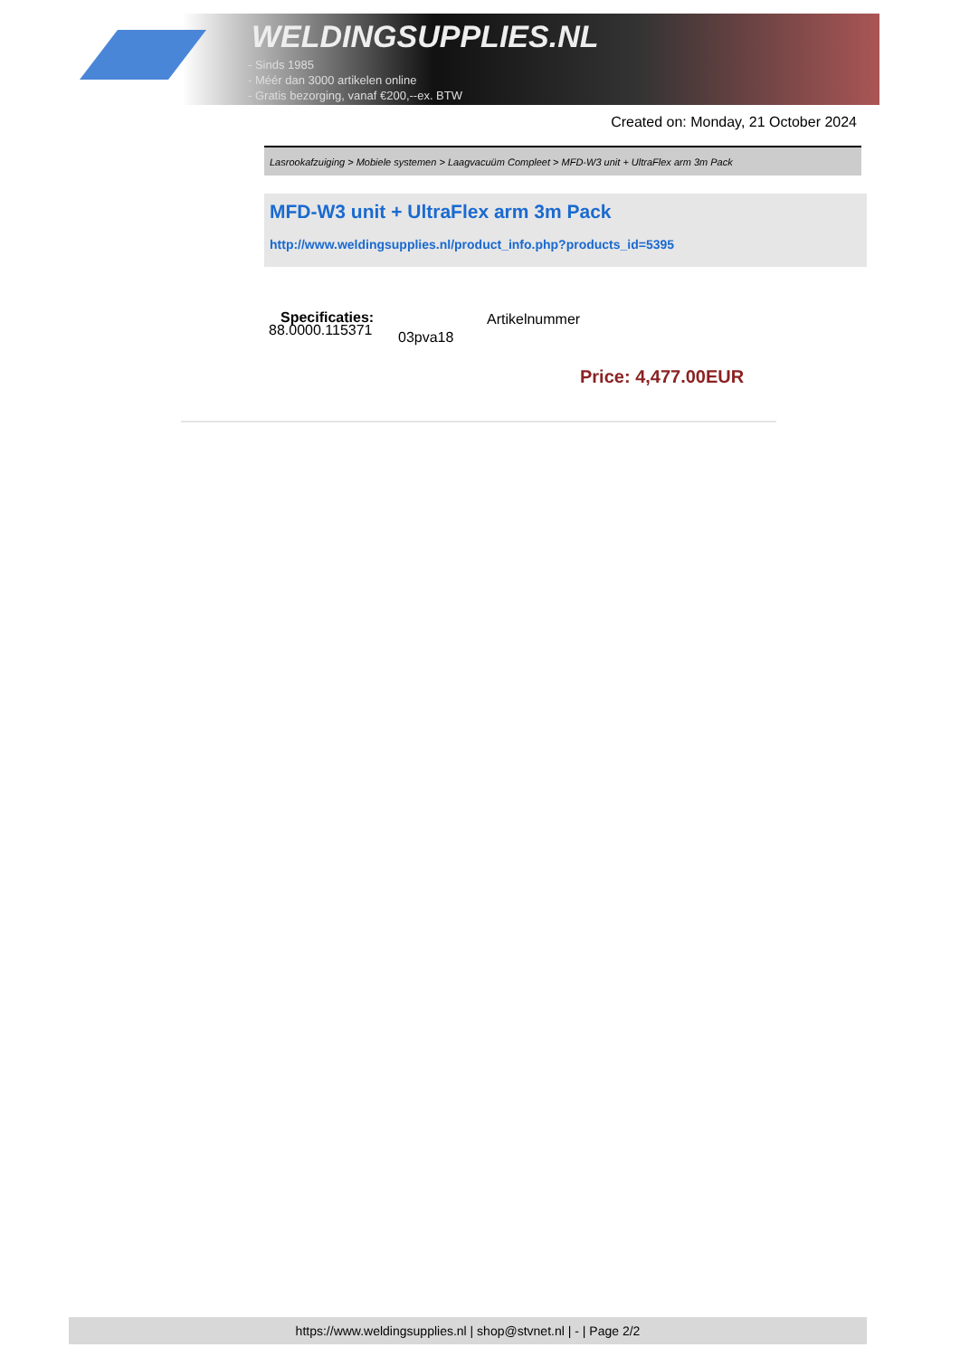WELDINGSUPPLIES.NL
- Sinds 1985
- Méér dan 3000 artikelen online
- Gratis bezorging, vanaf €200,--ex. BTW
Created on: Monday, 21 October 2024
Lasrookafzuiging > Mobiele systemen > Laagvacuüm Compleet > MFD-W3 unit + UltraFlex arm 3m Pack
MFD-W3 unit + UltraFlex arm 3m Pack
http://www.weldingsupplies.nl/product_info.php?products_id=5395
Specificaties: Artikelnummer
88.0000.115371 03pva18
Price: 4,477.00EUR
https://www.weldingsupplies.nl | shop@stvnet.nl | - | Page 2/2